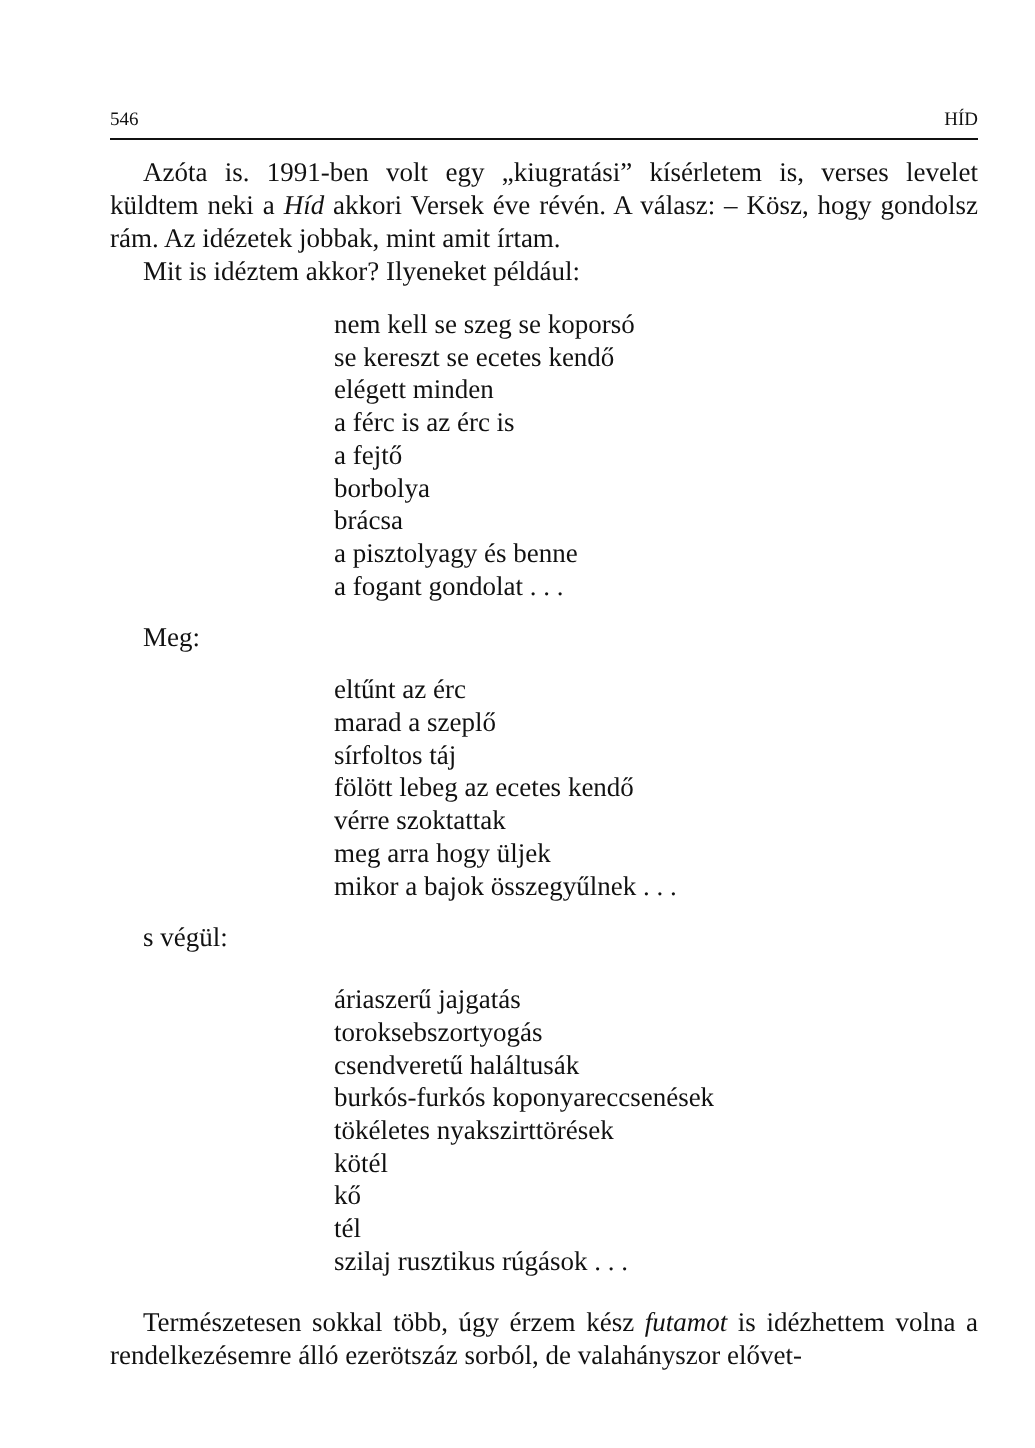546 HÍD
Azóta is. 1991-ben volt egy „kiugratási” kísérletem is, verses levelet küldtem neki a Híd akkori Versek éve révén. A válasz: – Kösz, hogy gondolsz rám. Az idézetek jobbak, mint amit írtam.
Mit is idéztem akkor? Ilyeneket például:
nem kell se szeg se koporsó
se kereszt se ecetes kendő
elégett minden
a férc is az érc is
a fejtő
borbolya
brácsa
a pisztolyagy és benne
a fogant gondolat . . .
Meg:
eltűnt az érc
marad a szeplő
sírfoltos táj
fölött lebeg az ecetes kendő
vérre szoktattak
meg arra hogy üljek
mikor a bajok összegyűlnek . . .
s végül:
áriaszerű jajgatás
toroksebszortyogás
csendveretű haláltusák
burkós-furkós koponyareccsenések
tökéletes nyakszirttörések
kötél
kő
tél
szilaj rusztikus rúgások . . .
Természetesen sokkal több, úgy érzem kész futamot is idézhettem volna a rendelkezésemre álló ezerötszáz sorból, de valahányszor elővet-